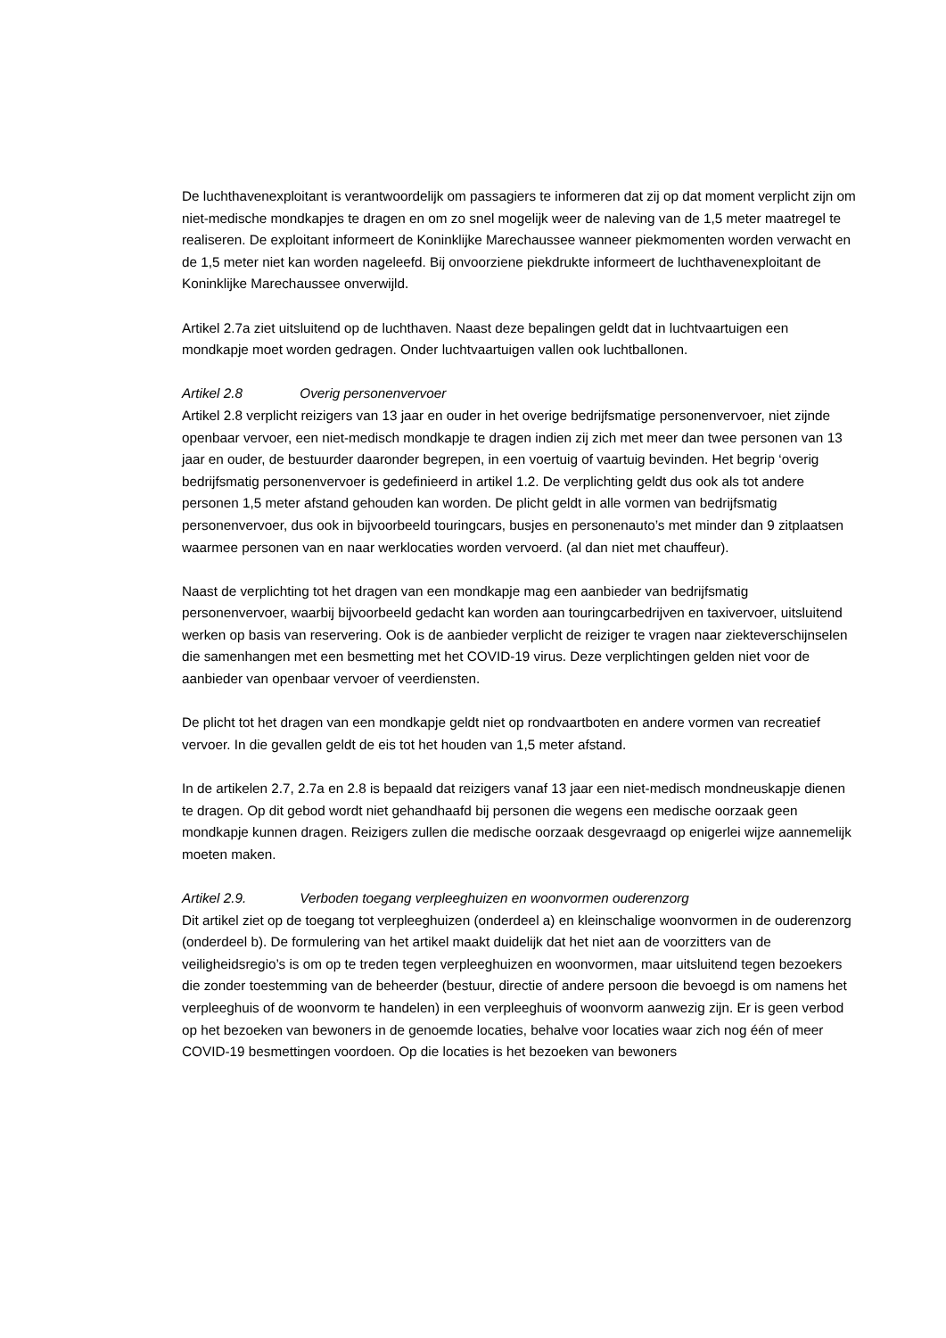De luchthavenexploitant is verantwoordelijk om passagiers te informeren dat zij op dat moment verplicht zijn om niet-medische mondkapjes te dragen en om zo snel mogelijk weer de naleving van de 1,5 meter maatregel te realiseren. De exploitant informeert de Koninklijke Marechaussee wanneer piekmomenten worden verwacht en de 1,5 meter niet kan worden nageleefd. Bij onvoorziene piekdrukte informeert de luchthavenexploitant de Koninklijke Marechaussee onverwijld.
Artikel 2.7a ziet uitsluitend op de luchthaven. Naast deze bepalingen geldt dat in luchtvaartuigen een mondkapje moet worden gedragen. Onder luchtvaartuigen vallen ook luchtballonen.
Artikel 2.8 Overig personenvervoer
Artikel 2.8 verplicht reizigers van 13 jaar en ouder in het overige bedrijfsmatige personenvervoer, niet zijnde openbaar vervoer, een niet-medisch mondkapje te dragen indien zij zich met meer dan twee personen van 13 jaar en ouder, de bestuurder daaronder begrepen, in een voertuig of vaartuig bevinden. Het begrip ‘overig bedrijfsmatig personenvervoer is gedefinieerd in artikel 1.2. De verplichting geldt dus ook als tot andere personen 1,5 meter afstand gehouden kan worden. De plicht geldt in alle vormen van bedrijfsmatig personenvervoer, dus ook in bijvoorbeeld touringcars, busjes en personenauto’s met minder dan 9 zitplaatsen waarmee personen van en naar werklocaties worden vervoerd. (al dan niet met chauffeur).
Naast de verplichting tot het dragen van een mondkapje mag een aanbieder van bedrijfsmatig personenvervoer, waarbij bijvoorbeeld gedacht kan worden aan touringcarbedrijven en taxivervoer, uitsluitend werken op basis van reservering. Ook is de aanbieder verplicht de reiziger te vragen naar ziekteverschijnselen die samenhangen met een besmetting met het COVID-19 virus. Deze verplichtingen gelden niet voor de aanbieder van openbaar vervoer of veerdiensten.
De plicht tot het dragen van een mondkapje geldt niet op rondvaartboten en andere vormen van recreatief vervoer. In die gevallen geldt de eis tot het houden van 1,5 meter afstand.
In de artikelen 2.7, 2.7a en 2.8 is bepaald dat reizigers vanaf 13 jaar een niet-medisch mondneuskapje dienen te dragen. Op dit gebod wordt niet gehandhaafd bij personen die wegens een medische oorzaak geen mondkapje kunnen dragen. Reizigers zullen die medische oorzaak desgevraagd op enigerlei wijze aannemelijk moeten maken.
Artikel 2.9. Verboden toegang verpleeghuizen en woonvormen ouderenzorg
Dit artikel ziet op de toegang tot verpleeghuizen (onderdeel a) en kleinschalige woonvormen in de ouderenzorg (onderdeel b). De formulering van het artikel maakt duidelijk dat het niet aan de voorzitters van de veiligheidsregio’s is om op te treden tegen verpleeghuizen en woonvormen, maar uitsluitend tegen bezoekers die zonder toestemming van de beheerder (bestuur, directie of andere persoon die bevoegd is om namens het verpleeghuis of de woonvorm te handelen) in een verpleeghuis of woonvorm aanwezig zijn. Er is geen verbod op het bezoeken van bewoners in de genoemde locaties, behalve voor locaties waar zich nog één of meer COVID-19 besmettingen voordoen. Op die locaties is het bezoeken van bewoners